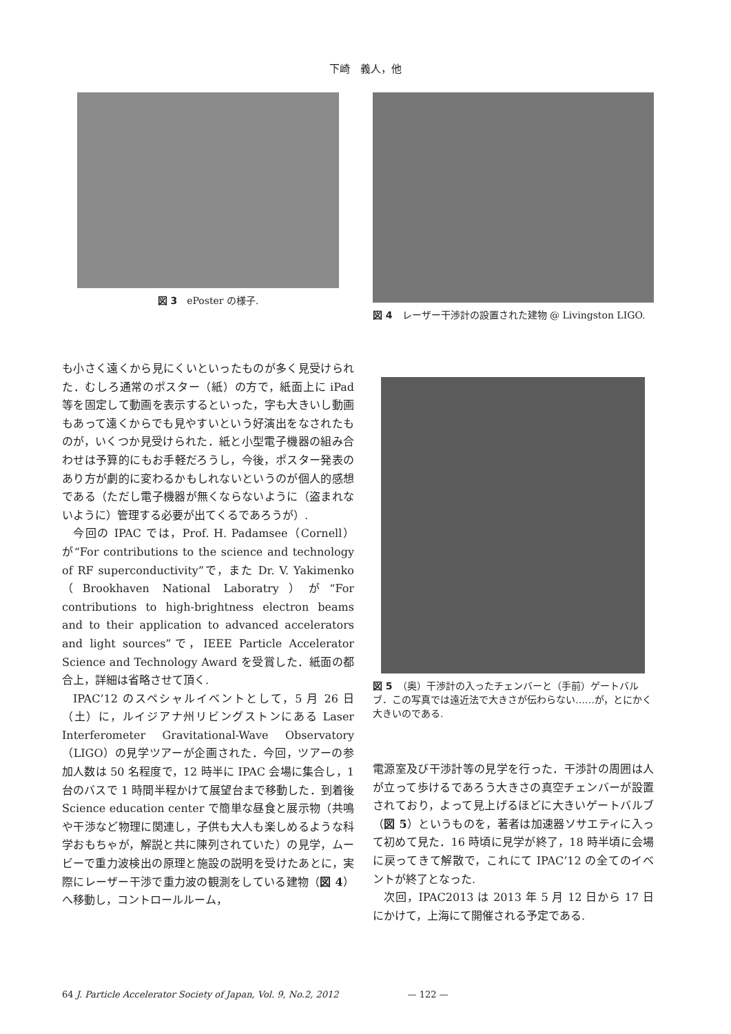下崎　義人，他
図 3　ePoster の様子.
も小さく遠くから見にくいといったものが多く見受けられた．むしろ通常のポスター（紙）の方で，紙面上に iPad 等を固定して動画を表示するといった，字も大きいし動画もあって遠くからでも見やすいという好演出をなされたものが，いくつか見受けられた．紙と小型電子機器の組み合わせは予算的にもお手軽だろうし，今後，ポスター発表のあり方が劇的に変わるかもしれないというのが個人的感想である（ただし電子機器が無くならないように（盗まれないように）管理する必要が出てくるであろうが）.
今回の IPAC では，Prof. H. Padamsee（Cornell）が“For contributions to the science and technology of RF superconductivity”で，また Dr. V. Yakimenko（Brookhaven National Laboratry）が“For contributions to high-brightness electron beams and to their application to advanced accelerators and light sources”で，IEEE Particle Accelerator Science and Technology Award を受賞した．紙面の都合上，詳細は省略させて頂く.
IPAC’12 のスペシャルイベントとして，5 月 26 日（土）に，ルイジアナ州リビングストンにある Laser Interferometer Gravitational-Wave Observatory（LIGO）の見学ツアーが企画された．今回，ツアーの参加人数は 50 名程度で，12 時半に IPAC 会場に集合し，1 台のバスで 1 時間半程かけて展望台まで移動した．到着後 Science education center で簡単な昼食と展示物（共鳴や干渉など物理に関連し，子供も大人も楽しめるような科学おもちゃが，解説と共に陳列されていた）の見学，ムービーで重力波検出の原理と施設の説明を受けたあとに，実際にレーザー干渉で重力波の観測をしている建物（図 4）へ移動し，コントロールルーム，
図 4　レーザー干渉計の設置された建物 @ Livingston LIGO.
図 5　（奥）干渉計の入ったチェンバーと（手前）ゲートバルブ．この写真では遠近法で大きさが伝わらない……が，とにかく大きいのである.
電源室及び干渉計等の見学を行った．干渉計の周囲は人が立って歩けるであろう大きさの真空チェンバーが設置されており，よって見上げるほどに大きいゲートバルブ（図 5）というものを，著者は加速器ソサエティに入って初めて見た．16 時頃に見学が終了，18 時半頃に会場に戻ってきて解散で，これにて IPAC’12 の全てのイベントが終了となった.
次回，IPAC2013 は 2013 年 5 月 12 日から 17 日にかけて，上海にて開催される予定である.
64 J. Particle Accelerator Society of Japan, Vol. 9, No.2, 2012 — 122 —